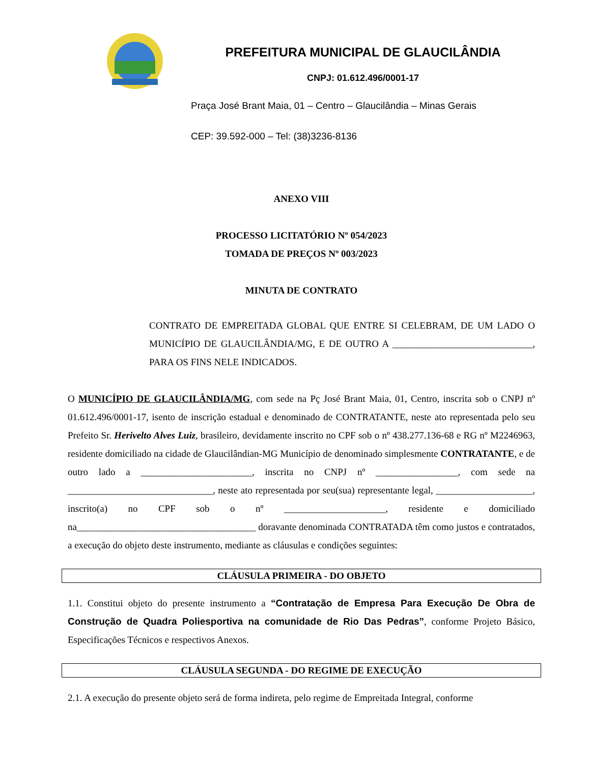PREFEITURA MUNICIPAL DE GLAUCILÂNDIA
CNPJ: 01.612.496/0001-17
Praça José Brant Maia, 01 – Centro – Glaucilândia – Minas Gerais
CEP: 39.592-000 – Tel: (38)3236-8136
ANEXO VIII
PROCESSO LICITATÓRIO Nº 054/2023
TOMADA DE PREÇOS Nº 003/2023
MINUTA DE CONTRATO
CONTRATO DE EMPREITADA GLOBAL QUE ENTRE SI CELEBRAM, DE UM LADO O MUNICÍPIO DE GLAUCILÂNDIA/MG, E DE OUTRO A _____________________________, PARA OS FINS NELE INDICADOS.
O MUNICÍPIO DE GLAUCILÂNDIA/MG, com sede na Pç José Brant Maia, 01, Centro, inscrita sob o CNPJ nº 01.612.496/0001-17, isento de inscrição estadual e denominado de CONTRATANTE, neste ato representada pelo seu Prefeito Sr. Herivelto Alves Luiz, brasileiro, devidamente inscrito no CPF sob o nº 438.277.136-68 e RG nº M2246963, residente domiciliado na cidade de Glaucilândian-MG Município de denominado simplesmente CONTRATANTE, e de outro lado a _______________________, inscrita no CNPJ nº _________________, com sede na ______________________________, neste ato representada por seu(sua) representante legal, ____________________, inscrito(a) no CPF sob o nº _____________________, residente e domiciliado na_____________________________________ doravante denominada CONTRATADA têm como justos e contratados, a execução do objeto deste instrumento, mediante as cláusulas e condições seguintes:
CLÁUSULA PRIMEIRA - DO OBJETO
1.1. Constitui objeto do presente instrumento a “Contratação de Empresa Para Execução De Obra de Construção de Quadra Poliesportiva na comunidade de Rio Das Pedras”, conforme Projeto Básico, Especificações Técnicos e respectivos Anexos.
CLÁUSULA SEGUNDA - DO REGIME DE EXECUÇÃO
2.1. A execução do presente objeto será de forma indireta, pelo regime de Empreitada Integral, conforme